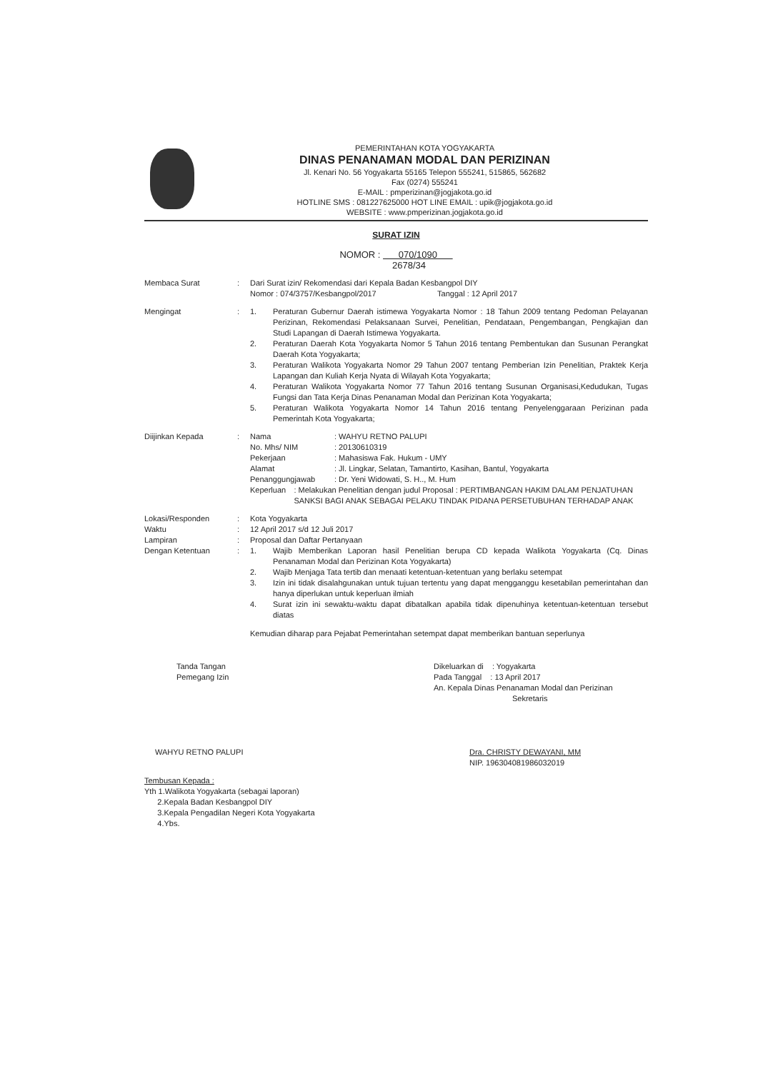PEMERINTAHAN KOTA YOGYAKARTA
DINAS PENANAMAN MODAL DAN PERIZINAN
Jl. Kenari No. 56 Yogyakarta 55165 Telepon 555241, 515865, 562682
Fax (0274) 555241
E-MAIL : pmperizinan@jogjakota.go.id
HOTLINE SMS : 081227625000 HOT LINE EMAIL : upik@jogjakota.go.id
WEBSITE : www.pmperizinan.jogjakota.go.id
SURAT IZIN
NOMOR : 070/1090
2678/34
Membaca Surat : Dari Surat izin/ Rekomendasi dari Kepala Badan Kesbangpol DIY
Nomor : 074/3757/Kesbangpol/2017 Tanggal : 12 April 2017
Mengingat : 1. Peraturan Gubernur Daerah istimewa Yogyakarta Nomor : 18 Tahun 2009 tentang Pedoman Pelayanan Perizinan, Rekomendasi Pelaksanaan Survei, Penelitian, Pendataan, Pengembangan, Pengkajian dan Studi Lapangan di Daerah Istimewa Yogyakarta.
2. Peraturan Daerah Kota Yogyakarta Nomor 5 Tahun 2016 tentang Pembentukan dan Susunan Perangkat Daerah Kota Yogyakarta;
3. Peraturan Walikota Yogyakarta Nomor 29 Tahun 2007 tentang Pemberian Izin Penelitian, Praktek Kerja Lapangan dan Kuliah Kerja Nyata di Wilayah Kota Yogyakarta;
4. Peraturan Walikota Yogyakarta Nomor 77 Tahun 2016 tentang Susunan Organisasi,Kedudukan, Tugas Fungsi dan Tata Kerja Dinas Penanaman Modal dan Perizinan Kota Yogyakarta;
5. Peraturan Walikota Yogyakarta Nomor 14 Tahun 2016 tentang Penyelenggaraan Perizinan pada Pemerintah Kota Yogyakarta;
Diijinkan Kepada : Nama: WAHYU RETNO PALUPI
No. Mhs/ NIM: 20130610319
Pekerjaan: Mahasiswa Fak. Hukum - UMY
Alamat: Jl. Lingkar, Selatan, Tamantirto, Kasihan, Bantul, Yogyakarta
Penanggungjawab: Dr. Yeni Widowati, S. H.., M. Hum
Keperluan: Melakukan Penelitian dengan judul Proposal : PERTIMBANGAN HAKIM DALAM PENJATUHAN SANKSI BAGI ANAK SEBAGAI PELAKU TINDAK PIDANA PERSETUBUHAN TERHADAP ANAK
Lokasi/Responden
Waktu
Lampiran
Dengan Ketentuan
:
:
:
:
Kota Yogyakarta
12 April 2017 s/d 12 Juli 2017
Proposal dan Daftar Pertanyaan
1. Wajib Memberikan Laporan hasil Penelitian berupa CD kepada Walikota Yogyakarta (Cq. Dinas Penanaman Modal dan Perizinan Kota Yogyakarta)
2. Wajib Menjaga Tata tertib dan menaati ketentuan-ketentuan yang berlaku setempat
3. Izin ini tidak disalahgunakan untuk tujuan tertentu yang dapat mengganggu kesetabilan pemerintahan dan hanya diperlukan untuk keperluan ilmiah
4. Surat izin ini sewaktu-waktu dapat dibatalkan apabila tidak dipenuhinya ketentuan-ketentuan tersebut diatas
Kemudian diharap para Pejabat Pemerintahan setempat dapat memberikan bantuan seperlunya
Tanda Tangan
Pemegang Izin
WAHYU RETNO PALUPI
Dikeluarkan di : Yogyakarta
Pada Tanggal : 13 April 2017
An. Kepala Dinas Penanaman Modal dan Perizinan
Sekretaris
Dra. CHRISTY DEWAYANI, MM
NIP. 196304081986032019
Tembusan Kepada :
Yth 1.Walikota Yogyakarta (sebagai laporan)
2.Kepala Badan Kesbangpol DIY
3.Kepala Pengadilan Negeri Kota Yogyakarta
4.Ybs.